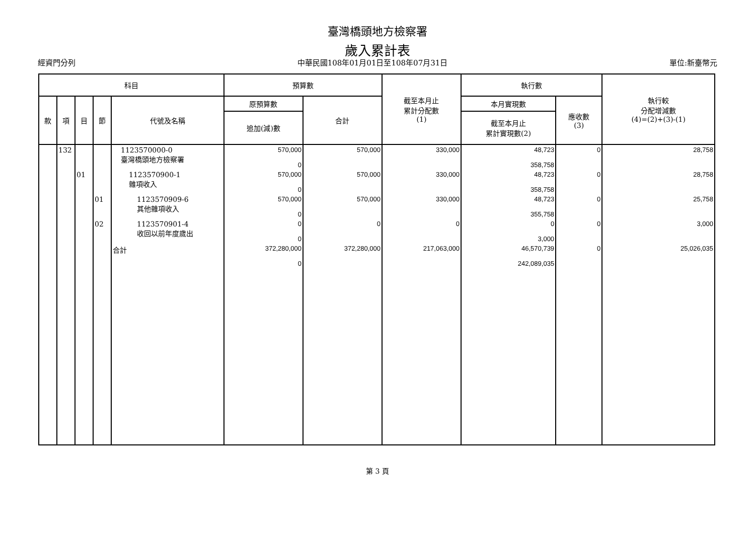臺灣橋頭地方檢察署
歲入累計表
經資門分列 中華民國108年01月01日至108年07月31日 單位:新臺幣元
| 科目 | | | | | 預算數 | | 截至本月止 累計分配數 (1) | 執行數 | | 執行較 分配增減數 (4)=(2)+(3)-(1) |
| --- | --- | --- | --- | --- | --- | --- | --- | --- | --- | --- |
| 款 | 項 | 目 | 節 | 代號及名稱 | 原預算數 | 合計 | | 本月實現數 | 應收數 (3) | |
| | | | | | 追加(減)數 | | | 截至本月止 累計實現數(2) | | |
| | 132 | | | 1123570000-0 臺灣橋頭地方檢察署 | 570,000 0 | 570,000 | 330,000 | 48,723 358,758 | 0 | 28,758 |
| | | 01 | | 1123570900-1 雜項收入 | 570,000 0 | 570,000 | 330,000 | 48,723 358,758 | 0 | 28,758 |
| | | | 01 | 1123570909-6 其他雜項收入 | 570,000 0 | 570,000 | 330,000 | 48,723 355,758 | 0 | 25,758 |
| | | | 02 | 1123570901-4 收回以前年度歲出 | 0 0 | 0 | 0 | 0 3,000 | 0 | 3,000 |
| | | | | 合計 | 372,280,000 0 | 372,280,000 | 217,063,000 | 46,570,739 242,089,035 | 0 | 25,026,035 |
第 3 頁